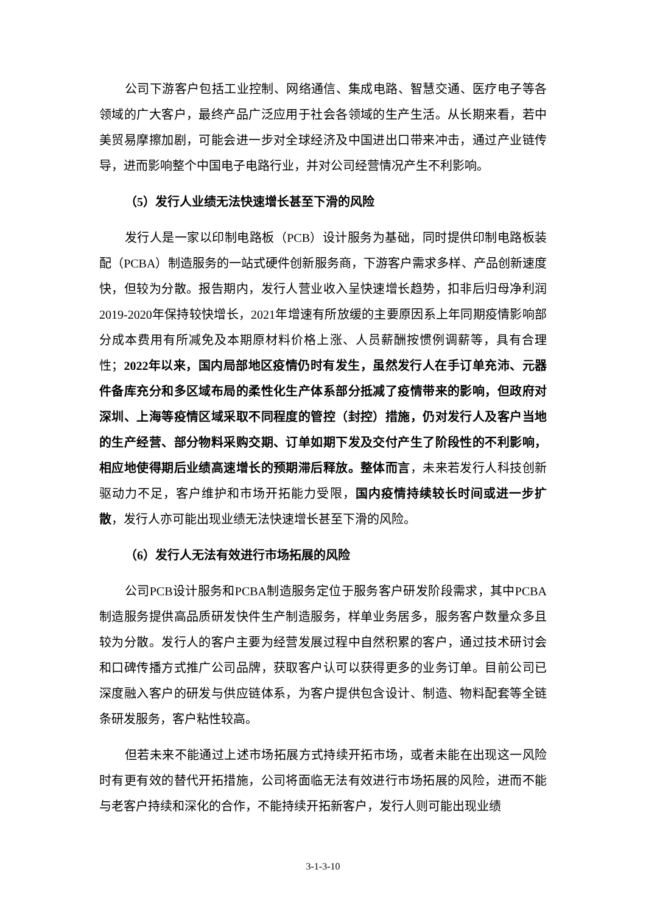公司下游客户包括工业控制、网络通信、集成电路、智慧交通、医疗电子等各领域的广大客户，最终产品广泛应用于社会各领域的生产生活。从长期来看，若中美贸易摩擦加剧，可能会进一步对全球经济及中国进出口带来冲击，通过产业链传导，进而影响整个中国电子电路行业，并对公司经营情况产生不利影响。
（5）发行人业绩无法快速增长甚至下滑的风险
发行人是一家以印制电路板（PCB）设计服务为基础，同时提供印制电路板装配（PCBA）制造服务的一站式硬件创新服务商，下游客户需求多样、产品创新速度快，但较为分散。报告期内，发行人营业收入呈快速增长趋势，扣非后归母净利润2019-2020年保持较快增长，2021年增速有所放缓的主要原因系上年同期疫情影响部分成本费用有所减免及本期原材料价格上涨、人员薪酬按惯例调薪等，具有合理性；2022年以来，国内局部地区疫情仍时有发生，虽然发行人在手订单充沛、元器件备库充分和多区域布局的柔性化生产体系部分抵减了疫情带来的影响，但政府对深圳、上海等疫情区域采取不同程度的管控（封控）措施，仍对发行人及客户当地的生产经营、部分物料采购交期、订单如期下发及交付产生了阶段性的不利影响，相应地使得期后业绩高速增长的预期滞后释放。整体而言，未来若发行人科技创新驱动力不足，客户维护和市场开拓能力受限，国内疫情持续较长时间或进一步扩散，发行人亦可能出现业绩无法快速增长甚至下滑的风险。
（6）发行人无法有效进行市场拓展的风险
公司PCB设计服务和PCBA制造服务定位于服务客户研发阶段需求，其中PCBA制造服务提供高品质研发快件生产制造服务，样单业务居多，服务客户数量众多且较为分散。发行人的客户主要为经营发展过程中自然积累的客户，通过技术研讨会和口碑传播方式推广公司品牌，获取客户认可以获得更多的业务订单。目前公司已深度融入客户的研发与供应链体系，为客户提供包含设计、制造、物料配套等全链条研发服务，客户粘性较高。
但若未来不能通过上述市场拓展方式持续开拓市场，或者未能在出现这一风险时有更有效的替代开拓措施，公司将面临无法有效进行市场拓展的风险，进而不能与老客户持续和深化的合作，不能持续开拓新客户，发行人则可能出现业绩
3-1-3-10